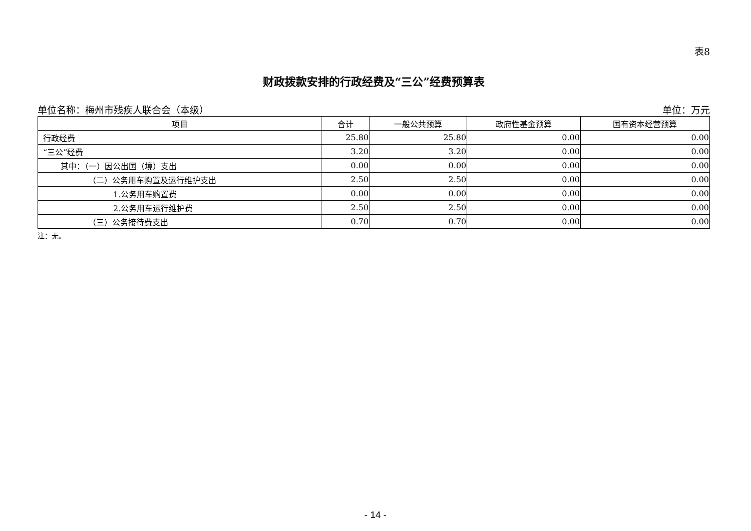表8
财政拨款安排的行政经费及“三公”经费预算表
单位名称：梅州市残疾人联合会（本级） 单位：万元
| 项目 | 合计 | 一般公共预算 | 政府性基金预算 | 国有资本经营预算 |
| --- | --- | --- | --- | --- |
| 行政经费 | 25.80 | 25.80 | 0.00 | 0.00 |
| “三公”经费 | 3.20 | 3.20 | 0.00 | 0.00 |
| 其中：（一）因公出国（境）支出 | 0.00 | 0.00 | 0.00 | 0.00 |
| （二）公务用车购置及运行维护支出 | 2.50 | 2.50 | 0.00 | 0.00 |
| 1.公务用车购置费 | 0.00 | 0.00 | 0.00 | 0.00 |
| 2.公务用车运行维护费 | 2.50 | 2.50 | 0.00 | 0.00 |
| （三）公务接待费支出 | 0.70 | 0.70 | 0.00 | 0.00 |
注：无。
- 14 -